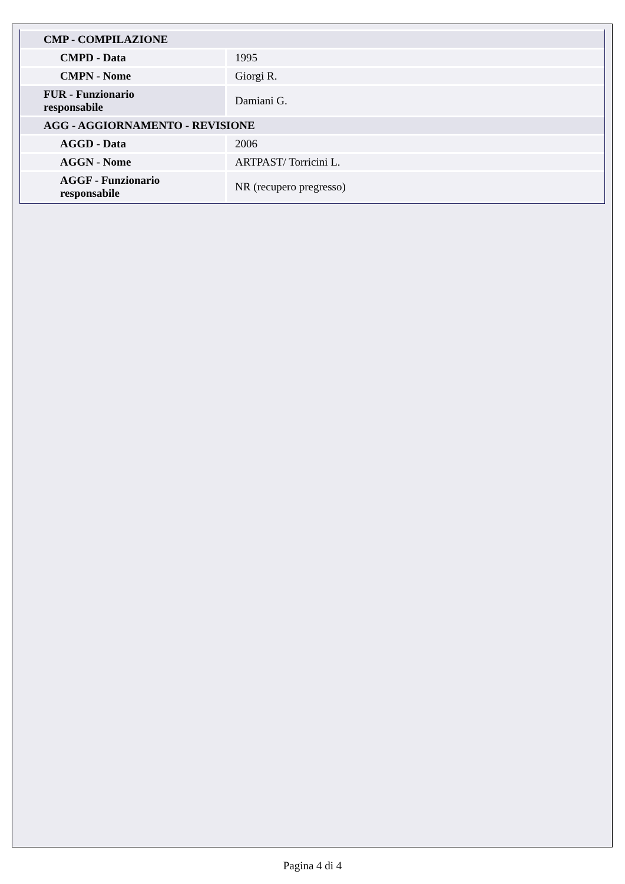| CMP - COMPILAZIONE | |
| CMPD - Data | 1995 |
| CMPN - Nome | Giorgi R. |
| FUR - Funzionario responsabile | Damiani G. |
| AGG - AGGIORNAMENTO - REVISIONE | |
| AGGD - Data | 2006 |
| AGGN - Nome | ARTPAST/ Torricini L. |
| AGGF - Funzionario responsabile | NR (recupero pregresso) |
Pagina 4 di 4